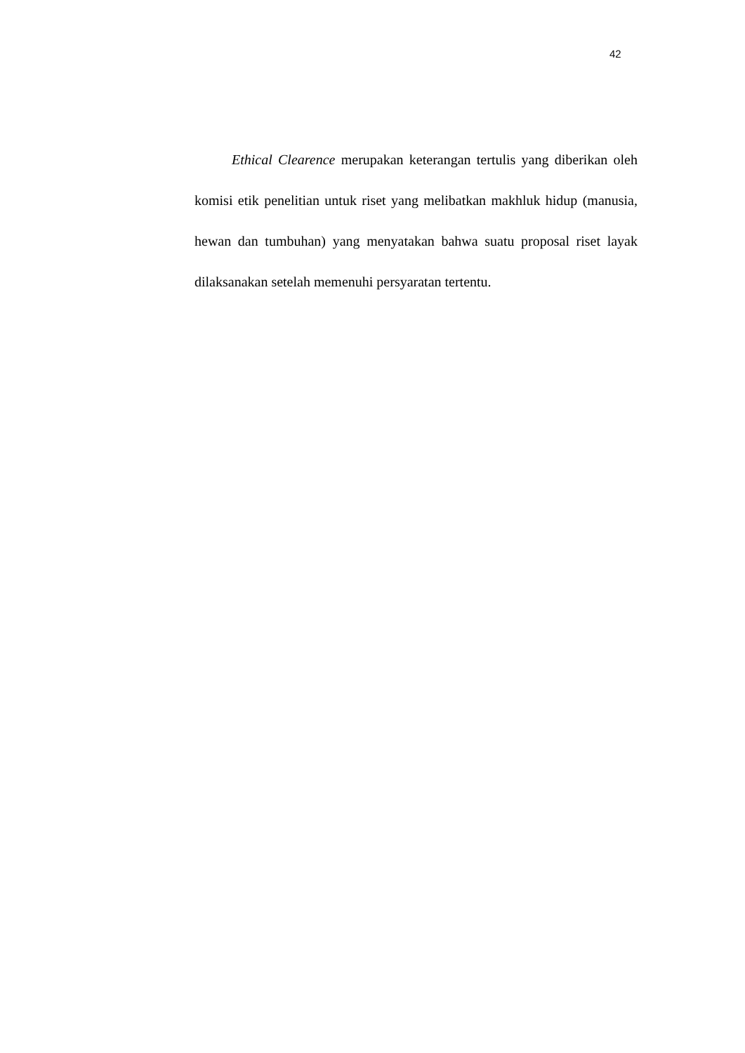42
Ethical Clearence merupakan keterangan tertulis yang diberikan oleh komisi etik penelitian untuk riset yang melibatkan makhluk hidup (manusia, hewan dan tumbuhan) yang menyatakan bahwa suatu proposal riset layak dilaksanakan setelah memenuhi persyaratan tertentu.